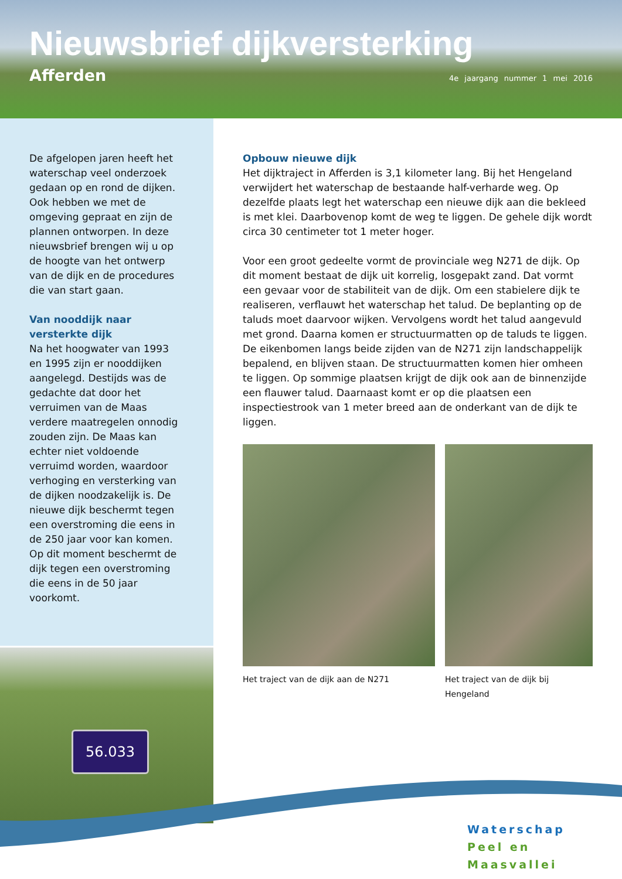Nieuwsbrief dijkversterking
Afferden 4e jaargang nummer 1 mei 2016
De afgelopen jaren heeft het waterschap veel onderzoek gedaan op en rond de dijken. Ook hebben we met de omgeving gepraat en zijn de plannen ontworpen. In deze nieuwsbrief brengen wij u op de hoogte van het ontwerp van de dijk en de procedures die van start gaan.
Van nooddijk naar versterkte dijk
Na het hoogwater van 1993 en 1995 zijn er nooddijken aangelegd. Destijds was de gedachte dat door het verruimen van de Maas verdere maatregelen onnodig zouden zijn. De Maas kan echter niet voldoende verruimd worden, waardoor verhoging en versterking van de dijken noodzakelijk is. De nieuwe dijk beschermt tegen een overstroming die eens in de 250 jaar voor kan komen. Op dit moment beschermt de dijk tegen een overstroming die eens in de 50 jaar voorkomt.
Opbouw nieuwe dijk
Het dijktraject in Afferden is 3,1 kilometer lang. Bij het Hengeland verwijdert het waterschap de bestaande half-verharde weg. Op dezelfde plaats legt het waterschap een nieuwe dijk aan die bekleed is met klei. Daarbovenop komt de weg te liggen. De gehele dijk wordt circa 30 centimeter tot 1 meter hoger.
Voor een groot gedeelte vormt de provinciale weg N271 de dijk. Op dit moment bestaat de dijk uit korrelig, losgepakt zand. Dat vormt een gevaar voor de stabiliteit van de dijk. Om een stabielere dijk te realiseren, verflauwt het waterschap het talud. De beplanting op de taluds moet daarvoor wijken. Vervolgens wordt het talud aangevuld met grond. Daarna komen er structuurmatten op de taluds te liggen. De eikenbomen langs beide zijden van de N271 zijn landschappelijk bepalend, en blijven staan. De structuurmatten komen hier omheen te liggen. Op sommige plaatsen krijgt de dijk ook aan de binnenzijde een flauwer talud. Daarnaast komt er op die plaatsen een inspectiestrook van 1 meter breed aan de onderkant van de dijk te liggen.
Het traject van de dijk aan de N271
Het traject van de dijk bij Hengeland
56.033
Waterschap
Peel en Maasvallei